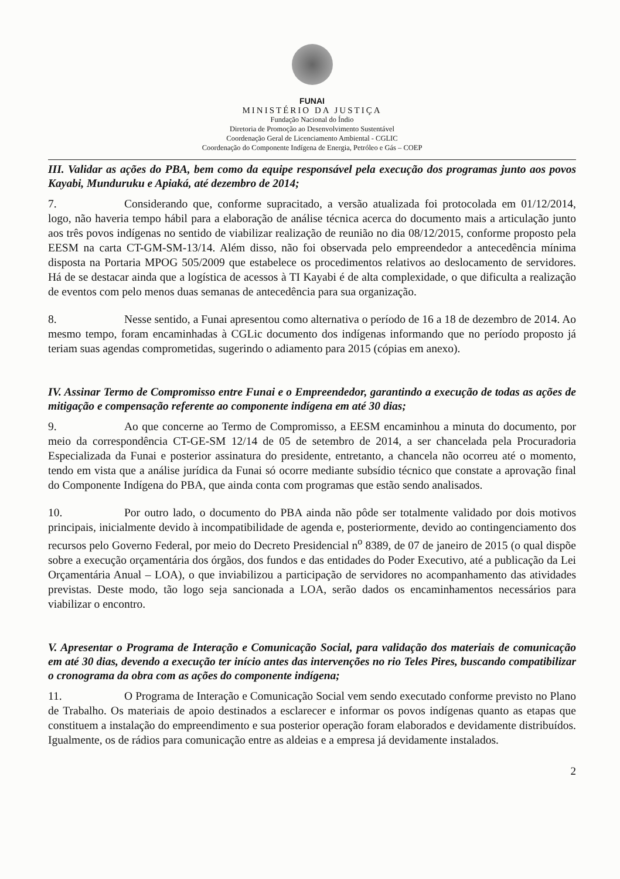FUNAI
MINISTÉRIO DA JUSTIÇA
Fundação Nacional do Índio
Diretoria de Promoção ao Desenvolvimento Sustentável
Coordenação Geral de Licenciamento Ambiental - CGLIC
Coordenação do Componente Indígena de Energia, Petróleo e Gás – COEP
III. Validar as ações do PBA, bem como da equipe responsável pela execução dos programas junto aos povos Kayabi, Munduruku e Apiaká, até dezembro de 2014;
7. Considerando que, conforme supracitado, a versão atualizada foi protocolada em 01/12/2014, logo, não haveria tempo hábil para a elaboração de análise técnica acerca do documento mais a articulação junto aos três povos indígenas no sentido de viabilizar realização de reunião no dia 08/12/2015, conforme proposto pela EESM na carta CT-GM-SM-13/14. Além disso, não foi observada pelo empreendedor a antecedência mínima disposta na Portaria MPOG 505/2009 que estabelece os procedimentos relativos ao deslocamento de servidores. Há de se destacar ainda que a logística de acessos à TI Kayabi é de alta complexidade, o que dificulta a realização de eventos com pelo menos duas semanas de antecedência para sua organização.
8. Nesse sentido, a Funai apresentou como alternativa o período de 16 a 18 de dezembro de 2014. Ao mesmo tempo, foram encaminhadas à CGLic documento dos indígenas informando que no período proposto já teriam suas agendas comprometidas, sugerindo o adiamento para 2015 (cópias em anexo).
IV. Assinar Termo de Compromisso entre Funai e o Empreendedor, garantindo a execução de todas as ações de mitigação e compensação referente ao componente indígena em até 30 dias;
9. Ao que concerne ao Termo de Compromisso, a EESM encaminhou a minuta do documento, por meio da correspondência CT-GE-SM 12/14 de 05 de setembro de 2014, a ser chancelada pela Procuradoria Especializada da Funai e posterior assinatura do presidente, entretanto, a chancela não ocorreu até o momento, tendo em vista que a análise jurídica da Funai só ocorre mediante subsídio técnico que constate a aprovação final do Componente Indígena do PBA, que ainda conta com programas que estão sendo analisados.
10. Por outro lado, o documento do PBA ainda não pôde ser totalmente validado por dois motivos principais, inicialmente devido à incompatibilidade de agenda e, posteriormente, devido ao contingenciamento dos recursos pelo Governo Federal, por meio do Decreto Presidencial n<sup>o</sup> 8389, de 07 de janeiro de 2015 (o qual dispõe sobre a execução orçamentária dos órgãos, dos fundos e das entidades do Poder Executivo, até a publicação da Lei Orçamentária Anual – LOA), o que inviabilizou a participação de servidores no acompanhamento das atividades previstas. Deste modo, tão logo seja sancionada a LOA, serão dados os encaminhamentos necessários para viabilizar o encontro.
V. Apresentar o Programa de Interação e Comunicação Social, para validação dos materiais de comunicação em até 30 dias, devendo a execução ter início antes das intervenções no rio Teles Pires, buscando compatibilizar o cronograma da obra com as ações do componente indígena;
11. O Programa de Interação e Comunicação Social vem sendo executado conforme previsto no Plano de Trabalho. Os materiais de apoio destinados a esclarecer e informar os povos indígenas quanto as etapas que constituem a instalação do empreendimento e sua posterior operação foram elaborados e devidamente distribuídos. Igualmente, os de rádios para comunicação entre as aldeias e a empresa já devidamente instalados.
2